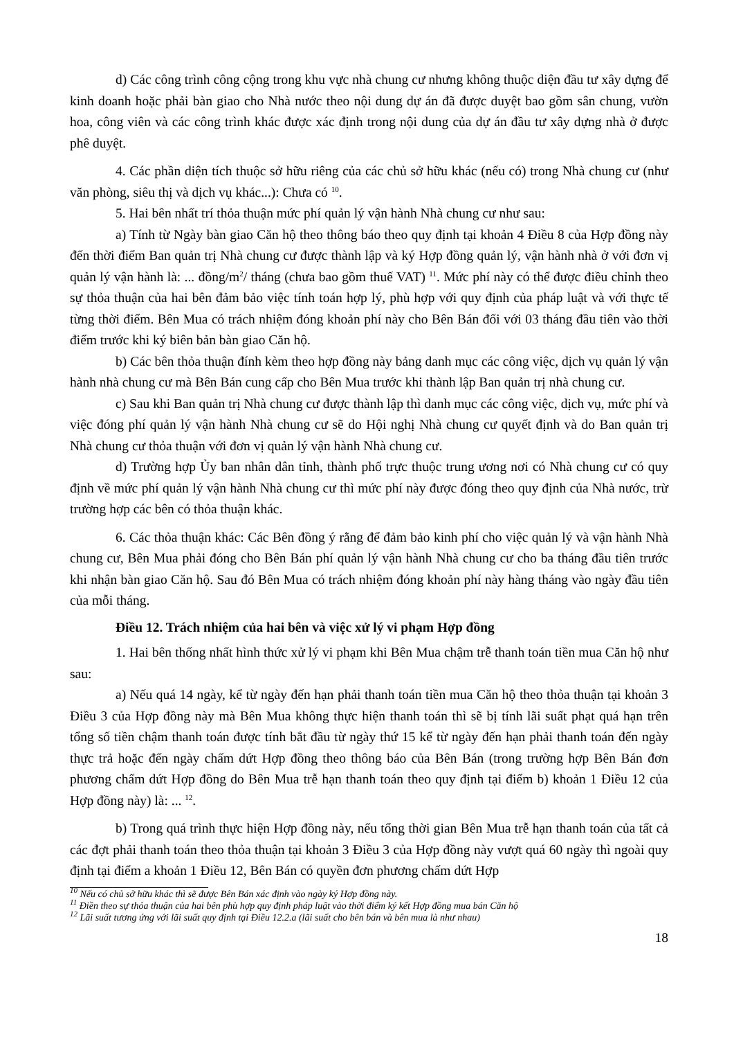d) Các công trình công cộng trong khu vực nhà chung cư nhưng không thuộc diện đầu tư xây dựng để kinh doanh hoặc phải bàn giao cho Nhà nước theo nội dung dự án đã được duyệt bao gồm sân chung, vườn hoa, công viên và các công trình khác được xác định trong nội dung của dự án đầu tư xây dựng nhà ở được phê duyệt.
4. Các phần diện tích thuộc sở hữu riêng của các chủ sở hữu khác (nếu có) trong Nhà chung cư (như văn phòng, siêu thị và dịch vụ khác...): Chưa có <sup>10</sup>.
5. Hai bên nhất trí thỏa thuận mức phí quản lý vận hành Nhà chung cư như sau:
a) Tính từ Ngày bàn giao Căn hộ theo thông báo theo quy định tại khoản 4 Điều 8 của Hợp đồng này đến thời điểm Ban quản trị Nhà chung cư được thành lập và ký Hợp đồng quản lý, vận hành nhà ở với đơn vị quản lý vận hành là: ... đồng/m<sup>2</sup>/ tháng (chưa bao gồm thuế VAT) <sup>11</sup>. Mức phí này có thể được điều chỉnh theo sự thỏa thuận của hai bên đảm bảo việc tính toán hợp lý, phù hợp với quy định của pháp luật và với thực tế từng thời điểm. Bên Mua có trách nhiệm đóng khoản phí này cho Bên Bán đối với 03 tháng đầu tiên vào thời điểm trước khi ký biên bản bàn giao Căn hộ.
b) Các bên thỏa thuận đính kèm theo hợp đồng này bảng danh mục các công việc, dịch vụ quản lý vận hành nhà chung cư mà Bên Bán cung cấp cho Bên Mua trước khi thành lập Ban quản trị nhà chung cư.
c) Sau khi Ban quản trị Nhà chung cư được thành lập thì danh mục các công việc, dịch vụ, mức phí và việc đóng phí quản lý vận hành Nhà chung cư sẽ do Hội nghị Nhà chung cư quyết định và do Ban quản trị Nhà chung cư thỏa thuận với đơn vị quản lý vận hành Nhà chung cư.
d) Trường hợp Ủy ban nhân dân tỉnh, thành phố trực thuộc trung ương nơi có Nhà chung cư có quy định về mức phí quản lý vận hành Nhà chung cư thì mức phí này được đóng theo quy định của Nhà nước, trừ trường hợp các bên có thỏa thuận khác.
6. Các thỏa thuận khác: Các Bên đồng ý rằng để đảm bảo kinh phí cho việc quản lý và vận hành Nhà chung cư, Bên Mua phải đóng cho Bên Bán phí quản lý vận hành Nhà chung cư cho ba tháng đầu tiên trước khi nhận bàn giao Căn hộ. Sau đó Bên Mua có trách nhiệm đóng khoản phí này hàng tháng vào ngày đầu tiên của mỗi tháng.
Điều 12. Trách nhiệm của hai bên và việc xử lý vi phạm Hợp đồng
1. Hai bên thống nhất hình thức xử lý vi phạm khi Bên Mua chậm trễ thanh toán tiền mua Căn hộ như sau:
a) Nếu quá 14 ngày, kể từ ngày đến hạn phải thanh toán tiền mua Căn hộ theo thỏa thuận tại khoản 3 Điều 3 của Hợp đồng này mà Bên Mua không thực hiện thanh toán thì sẽ bị tính lãi suất phạt quá hạn trên tổng số tiền chậm thanh toán được tính bắt đầu từ ngày thứ 15 kể từ ngày đến hạn phải thanh toán đến ngày thực trả hoặc đến ngày chấm dứt Hợp đồng theo thông báo của Bên Bán (trong trường hợp Bên Bán đơn phương chấm dứt Hợp đồng do Bên Mua trễ hạn thanh toán theo quy định tại điểm b) khoản 1 Điều 12 của Hợp đồng này) là: ... <sup>12</sup>.
b) Trong quá trình thực hiện Hợp đồng này, nếu tổng thời gian Bên Mua trễ hạn thanh toán của tất cả các đợt phải thanh toán theo thỏa thuận tại khoản 3 Điều 3 của Hợp đồng này vượt quá 60 ngày thì ngoài quy định tại điểm a khoản 1 Điều 12, Bên Bán có quyền đơn phương chấm dứt Hợp
<sup>10</sup> Nếu có chủ sở hữu khác thì sẽ được Bên Bán xác định vào ngày ký Hợp đồng này.
<sup>11</sup> Điền theo sự thỏa thuận của hai bên phù hợp quy định pháp luật vào thời điểm ký kết Hợp đồng mua bán Căn hộ
<sup>12</sup> Lãi suất tương ứng với lãi suất quy định tại Điều 12.2.a (lãi suất cho bên bán và bên mua là như nhau)
18